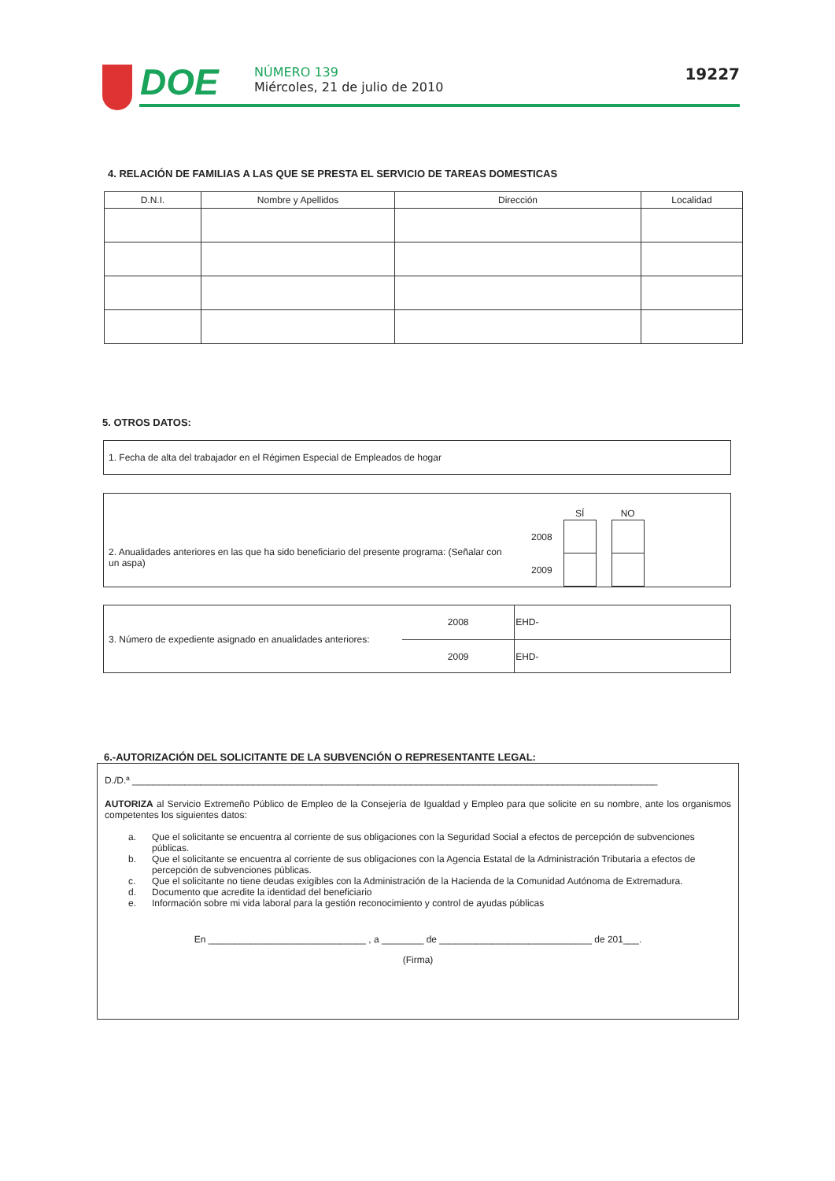DOE
NÚMERO 139
Miércoles, 21 de julio de 2010
19227
4. RELACIÓN DE FAMILIAS A LAS QUE SE PRESTA EL SERVICIO DE TAREAS DOMESTICAS
| D.N.I. | Nombre y Apellidos | Dirección | Localidad |
| --- | --- | --- | --- |
5. OTROS DATOS:
1. Fecha de alta del trabajador en el Régimen Especial de Empleados de hogar
2. Anualidades anteriores en las que ha sido beneficiario del presente programa: (Señalar con un aspa)
| | SÍ | | NO |
| 2008 | | | |
| 2009 | | | |
3. Número de expediente asignado en anualidades anteriores:
| 2008 | EHD- |
| 2009 | EHD- |
6.-AUTORIZACIÓN DEL SOLICITANTE DE LA SUBVENCIÓN O REPRESENTANTE LEGAL:
D./D.ª ____________________________________________________________________________________________________
AUTORIZA al Servicio Extremeño Público de Empleo de la Consejería de Igualdad y Empleo para que solicite en su nombre, ante los organismos competentes los siguientes datos:
a. Que el solicitante se encuentra al corriente de sus obligaciones con la Seguridad Social a efectos de percepción de subvenciones públicas.
b. Que el solicitante se encuentra al corriente de sus obligaciones con la Agencia Estatal de la Administración Tributaria a efectos de percepción de subvenciones públicas.
c. Que el solicitante no tiene deudas exigibles con la Administración de la Hacienda de la Comunidad Autónoma de Extremadura.
d. Documento que acredite la identidad del beneficiario
e. Información sobre mi vida laboral para la gestión reconocimiento y control de ayudas públicas
En ______________________________ , a ________ de _____________________________ de 201___.
(Firma)